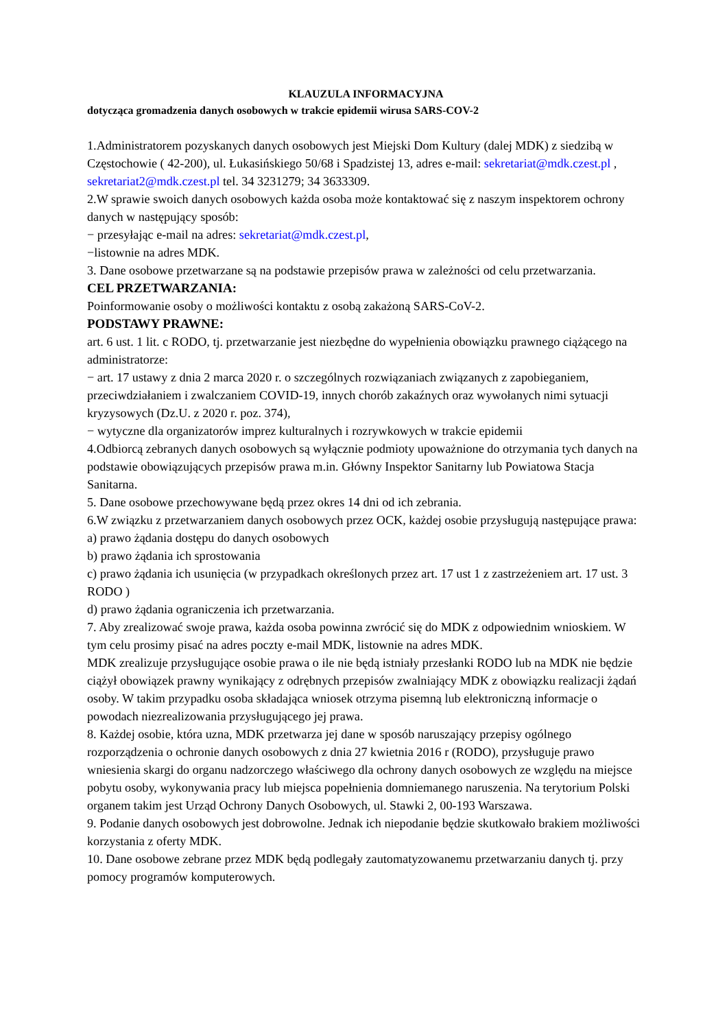KLAUZULA INFORMACYJNA
dotycząca gromadzenia danych osobowych w trakcie epidemii wirusa SARS-COV-2
1.Administratorem pozyskanych danych osobowych jest Miejski Dom Kultury (dalej MDK) z siedzibą w Częstochowie ( 42-200), ul. Łukasińskiego 50/68 i Spadzistej 13, adres e-mail: sekretariat@mdk.czest.pl , sekretariat2@mdk.czest.pl tel. 34 3231279; 34 3633309.
2.W sprawie swoich danych osobowych każda osoba może kontaktować się z naszym inspektorem ochrony danych w następujący sposób:
− przesyłając e-mail na adres: sekretariat@mdk.czest.pl,
−listownie na adres MDK.
3. Dane osobowe przetwarzane są na podstawie przepisów prawa w zależności od celu przetwarzania.
CEL PRZETWARZANIA:
Poinformowanie osoby o możliwości kontaktu z osobą zakażoną SARS-CoV-2.
PODSTAWY PRAWNE:
art. 6 ust. 1 lit. c RODO, tj. przetwarzanie jest niezbędne do wypełnienia obowiązku prawnego ciążącego na administratorze:
− art. 17 ustawy z dnia 2 marca 2020 r. o szczególnych rozwiązaniach związanych z zapobieganiem, przeciwdziałaniem i zwalczaniem COVID-19, innych chorób zakaźnych oraz wywołanych nimi sytuacji kryzysowych (Dz.U. z 2020 r. poz. 374),
− wytyczne dla organizatorów imprez kulturalnych i rozrywkowych w trakcie epidemii
4.Odbiorcą zebranych danych osobowych są wyłącznie podmioty upoważnione do otrzymania tych danych na podstawie obowiązujących przepisów prawa m.in. Główny Inspektor Sanitarny lub Powiatowa Stacja Sanitarna.
5. Dane osobowe przechowywane będą przez okres 14 dni od ich zebrania.
6.W związku z przetwarzaniem danych osobowych przez OCK, każdej osobie przysługują następujące prawa:
a) prawo żądania dostępu do danych osobowych
b) prawo żądania ich sprostowania
c) prawo żądania ich usunięcia (w przypadkach określonych przez art. 17 ust 1 z zastrzeżeniem art. 17 ust. 3 RODO )
d) prawo żądania ograniczenia ich przetwarzania.
7. Aby zrealizować swoje prawa, każda osoba powinna zwrócić się do MDK z odpowiednim wnioskiem. W tym celu prosimy pisać na adres poczty e-mail MDK, listownie na adres MDK.
MDK zrealizuje przysługujące osobie prawa o ile nie będą istniały przesłanki RODO lub na MDK nie będzie ciążył obowiązek prawny wynikający z odrębnych przepisów zwalniający MDK z obowiązku realizacji żądań osoby. W takim przypadku osoba składająca wniosek otrzyma pisemną lub elektroniczną informacje o powodach niezrealizowania przysługującego jej prawa.
8. Każdej osobie, która uzna, MDK przetwarza jej dane w sposób naruszający przepisy ogólnego rozporządzenia o ochronie danych osobowych z dnia 27 kwietnia 2016 r (RODO), przysługuje prawo wniesienia skargi do organu nadzorczego właściwego dla ochrony danych osobowych ze względu na miejsce pobytu osoby, wykonywania pracy lub miejsca popełnienia domniemanego naruszenia. Na terytorium Polski organem takim jest Urząd Ochrony Danych Osobowych, ul. Stawki 2, 00-193 Warszawa.
9. Podanie danych osobowych jest dobrowolne. Jednak ich niepodanie będzie skutkowało brakiem możliwości korzystania z oferty MDK.
10. Dane osobowe zebrane przez MDK będą podlegały zautomatyzowanemu przetwarzaniu danych tj. przy pomocy programów komputerowych.